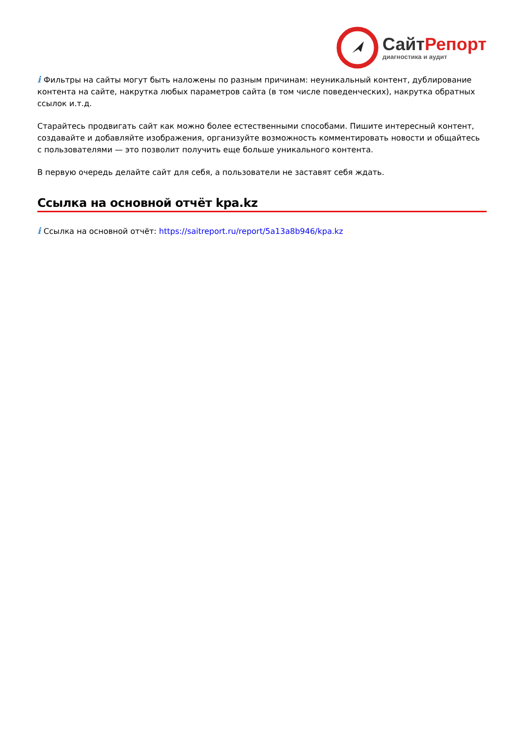СайтРепорт
диагностика и аудит
i Фильтры на сайты могут быть наложены по разным причинам: неуникальный контент, дублирование контента на сайте, накрутка любых параметров сайта (в том числе поведенческих), накрутка обратных ссылок и.т.д.
Старайтесь продвигать сайт как можно более естественными способами. Пишите интересный контент, создавайте и добавляйте изображения, организуйте возможность комментировать новости и общайтесь с пользователями — это позволит получить еще больше уникального контента.
В первую очередь делайте сайт для себя, а пользователи не заставят себя ждать.
Ссылка на основной отчёт kpa.kz
i Ссылка на основной отчёт: https://saitreport.ru/report/5a13a8b946/kpa.kz